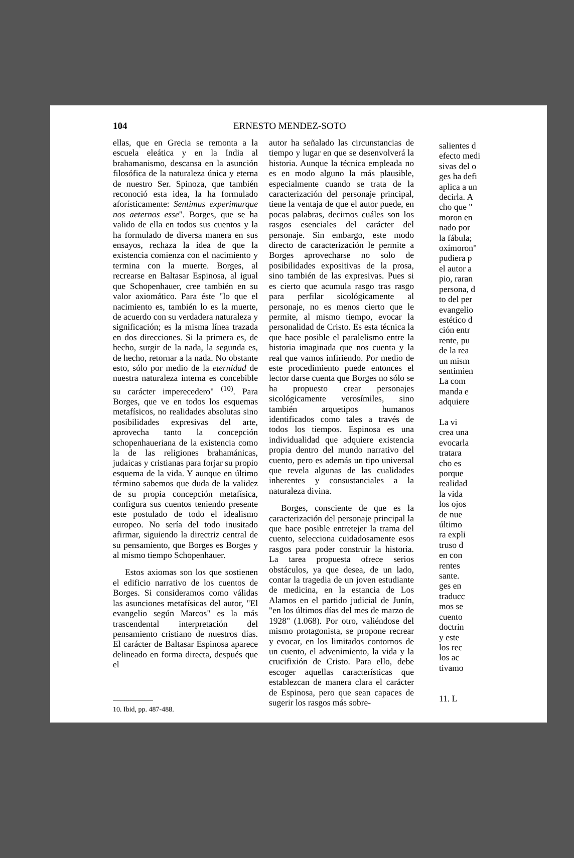104 ERNESTO MENDEZ-SOTO
ellas, que en Grecia se remonta a la escuela eleática y en la India al brahamanismo, descansa en la asunción filosófica de la naturaleza única y eterna de nuestro Ser. Spinoza, que también reconoció esta idea, la ha formulado aforísticamente: Sentimus experimurque nos aeternos esse". Borges, que se ha valido de ella en todos sus cuentos y la ha formulado de diversa manera en sus ensayos, rechaza la idea de que la existencia comienza con el nacimiento y termina con la muerte. Borges, al recrearse en Baltasar Espinosa, al igual que Schopenhauer, cree también en su valor axiomático. Para éste "lo que el nacimiento es, también lo es la muerte, de acuerdo con su verdadera naturaleza y significación; es la misma línea trazada en dos direcciones. Si la primera es, de hecho, surgir de la nada, la segunda es, de hecho, retornar a la nada. No obstante esto, sólo por medio de la eternidad de nuestra naturaleza interna es concebible su carácter imperecedero" <sup>(10)</sup>. Para Borges, que ve en todos los esquemas metafísicos, no realidades absolutas sino posibilidades expresivas del arte, aprovecha tanto la concepción schopenhaueriana de la existencia como la de las religiones brahamánicas, judaicas y cristianas para forjar su propio esquema de la vida. Y aunque en último término sabemos que duda de la validez de su propia concepción metafísica, configura sus cuentos teniendo presente este postulado de todo el idealismo europeo. No sería del todo inusitado afirmar, siguiendo la directriz central de su pensamiento, que Borges es Borges y al mismo tiempo Schopenhauer.
Estos axiomas son los que sostienen el edificio narrativo de los cuentos de Borges. Si consideramos como válidas las asunciones metafísicas del autor, "El evangelio según Marcos" es la más trascendental interpretación del pensamiento cristiano de nuestros días. El carácter de Baltasar Espinosa aparece delineado en forma directa, después que el
10. Ibid, pp. 487-488.
autor ha señalado las circunstancias de tiempo y lugar en que se desenvolverá la historia. Aunque la técnica empleada no es en modo alguno la más plausible, especialmente cuando se trata de la caracterización del personaje principal, tiene la ventaja de que el autor puede, en pocas palabras, decirnos cuáles son los rasgos esenciales del carácter del personaje. Sin embargo, este modo directo de caracterización le permite a Borges aprovecharse no solo de posibilidades expositivas de la prosa, sino también de las expresivas. Pues si es cierto que acumula rasgo tras rasgo para perfilar sicológicamente al personaje, no es menos cierto que le permite, al mismo tiempo, evocar la personalidad de Cristo. Es esta técnica la que hace posible el paralelismo entre la historia imaginada que nos cuenta y la real que vamos infiriendo. Por medio de este procedimiento puede entonces el lector darse cuenta que Borges no sólo se ha propuesto crear personajes sicológicamente verosímiles, sino también arquetipos humanos identificados como tales a través de todos los tiempos. Espinosa es una individualidad que adquiere existencia propia dentro del mundo narrativo del cuento, pero es además un tipo universal que revela algunas de las cualidades inherentes y consustanciales a la naturaleza divina.
Borges, consciente de que es la caracterización del personaje principal la que hace posible entretejer la trama del cuento, selecciona cuidadosamente esos rasgos para poder construir la historia. La tarea propuesta ofrece serios obstáculos, ya que desea, de un lado, contar la tragedia de un joven estudiante de medicina, en la estancia de Los Alamos en el partido judicial de Junín, "en los últimos días del mes de marzo de 1928" (1.068). Por otro, valiéndose del mismo protagonista, se propone recrear y evocar, en los limitados contornos de un cuento, el advenimiento, la vida y la crucifixión de Cristo. Para ello, debe escoger aquellas características que establezcan de manera clara el carácter de Espinosa, pero que sean capaces de sugerir los rasgos más sobre-
salientes d
efecto medi
sivas del o
ges ha defi
aplica a un
decirla. A
cho que "
moron en
nado por
la fábula;
oxímoron"
pudiera p
el autor a
pio, raran
persona, d
to del per
evangelio
estético d
ción entr
rente, pu
de la rea
un mism
sentimien
La com
manda e
adquiere
La vi
crea una
evocarla
tratara
cho es
porque
realidad
la vida
los ojos
de nue
último
ra expli
truso d
en con
rentes
sante.
ges en
traducc
mos se
cuento
doctrin
y este
los rec
los ac
tivamo
11. L